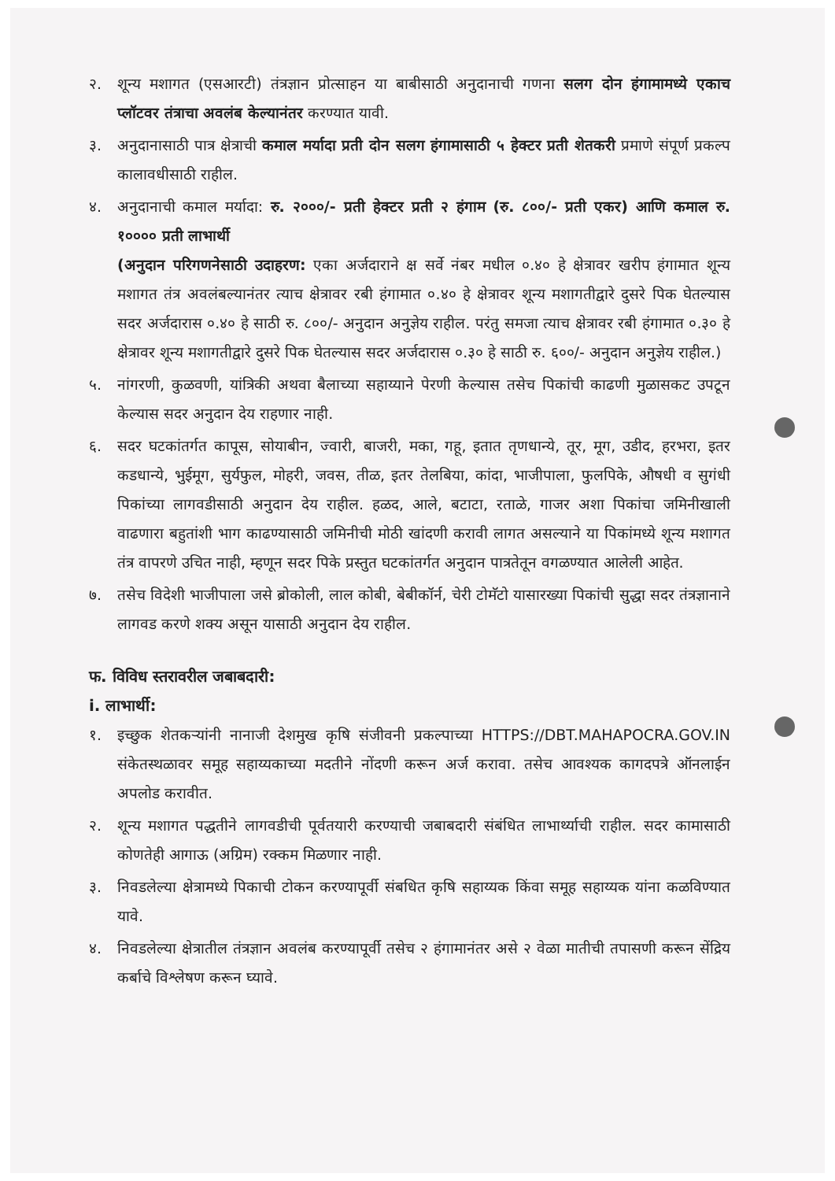२. शून्य मशागत (एसआरटी) तंत्रज्ञान प्रोत्साहन या बाबीसाठी अनुदानाची गणना सलग दोन हंगामामध्ये एकाच प्लॉटवर तंत्राचा अवलंब केल्यानंतर करण्यात यावी.
३. अनुदानासाठी पात्र क्षेत्राची कमाल मर्यादा प्रती दोन सलग हंगामासाठी ५ हेक्टर प्रती शेतकरी प्रमाणे संपूर्ण प्रकल्प कालावधीसाठी राहील.
४. अनुदानाची कमाल मर्यादा: रु. २०००/- प्रती हेक्टर प्रती २ हंगाम (रु. ८००/- प्रती एकर) आणि कमाल रु. १०००० प्रती लाभार्थी
(अनुदान परिगणनेसाठी उदाहरण: एका अर्जदाराने क्ष सर्वे नंबर मधील ०.४० हे क्षेत्रावर खरीप हंगामात शून्य मशागत तंत्र अवलंबल्यानंतर त्याच क्षेत्रावर रबी हंगामात ०.४० हे क्षेत्रावर शून्य मशागतीद्वारे दुसरे पिक घेतल्यास सदर अर्जदारास ०.४० हे साठी रु. ८००/- अनुदान अनुज्ञेय राहील. परंतु समजा त्याच क्षेत्रावर रबी हंगामात ०.३० हे क्षेत्रावर शून्य मशागतीद्वारे दुसरे पिक घेतल्यास सदर अर्जदारास ०.३० हे साठी रु. ६००/- अनुदान अनुज्ञेय राहील.)
५. नांगरणी, कुळवणी, यांत्रिकी अथवा बैलाच्या सहाय्याने पेरणी केल्यास तसेच पिकांची काढणी मुळासकट उपटून केल्यास सदर अनुदान देय राहणार नाही.
६. सदर घटकांतर्गत कापूस, सोयाबीन, ज्वारी, बाजरी, मका, गहू, इतात तृणधान्ये, तूर, मूग, उडीद, हरभरा, इतर कडधान्ये, भुईमूग, सुर्यफुल, मोहरी, जवस, तीळ, इतर तेलबिया, कांदा, भाजीपाला, फुलपिके, औषधी व सुगंधी पिकांच्या लागवडीसाठी अनुदान देय राहील. हळद, आले, बटाटा, रताळे, गाजर अशा पिकांचा जमिनीखाली वाढणारा बहुतांशी भाग काढण्यासाठी जमिनीची मोठी खांदणी करावी लागत असल्याने या पिकांमध्ये शून्य मशागत तंत्र वापरणे उचित नाही, म्हणून सदर पिके प्रस्तुत घटकांतर्गत अनुदान पात्रतेतून वगळण्यात आलेली आहेत.
७. तसेच विदेशी भाजीपाला जसे ब्रोकोली, लाल कोबी, बेबीकॉर्न, चेरी टोमॅटो यासारख्या पिकांची सुद्धा सदर तंत्रज्ञानाने लागवड करणे शक्य असून यासाठी अनुदान देय राहील.
फ. विविध स्तरावरील जबाबदारी:
i. लाभार्थी:
१. इच्छुक शेतकऱ्यांनी नानाजी देशमुख कृषि संजीवनी प्रकल्पाच्या HTTPS://DBT.MAHAPOCRA.GOV.IN संकेतस्थळावर समूह सहाय्यकाच्या मदतीने नोंदणी करून अर्ज करावा. तसेच आवश्यक कागदपत्रे ऑनलाईन अपलोड करावीत.
२. शून्य मशागत पद्धतीने लागवडीची पूर्वतयारी करण्याची जबाबदारी संबंधित लाभार्थ्याची राहील. सदर कामासाठी कोणतेही आगाऊ (अग्रिम) रक्कम मिळणार नाही.
३. निवडलेल्या क्षेत्रामध्ये पिकाची टोकन करण्यापूर्वी संबधित कृषि सहाय्यक किंवा समूह सहाय्यक यांना कळविण्यात यावे.
४. निवडलेल्या क्षेत्रातील तंत्रज्ञान अवलंब करण्यापूर्वी तसेच २ हंगामानंतर असे २ वेळा मातीची तपासणी करून सेंद्रिय कर्बाचे विश्लेषण करून घ्यावे.